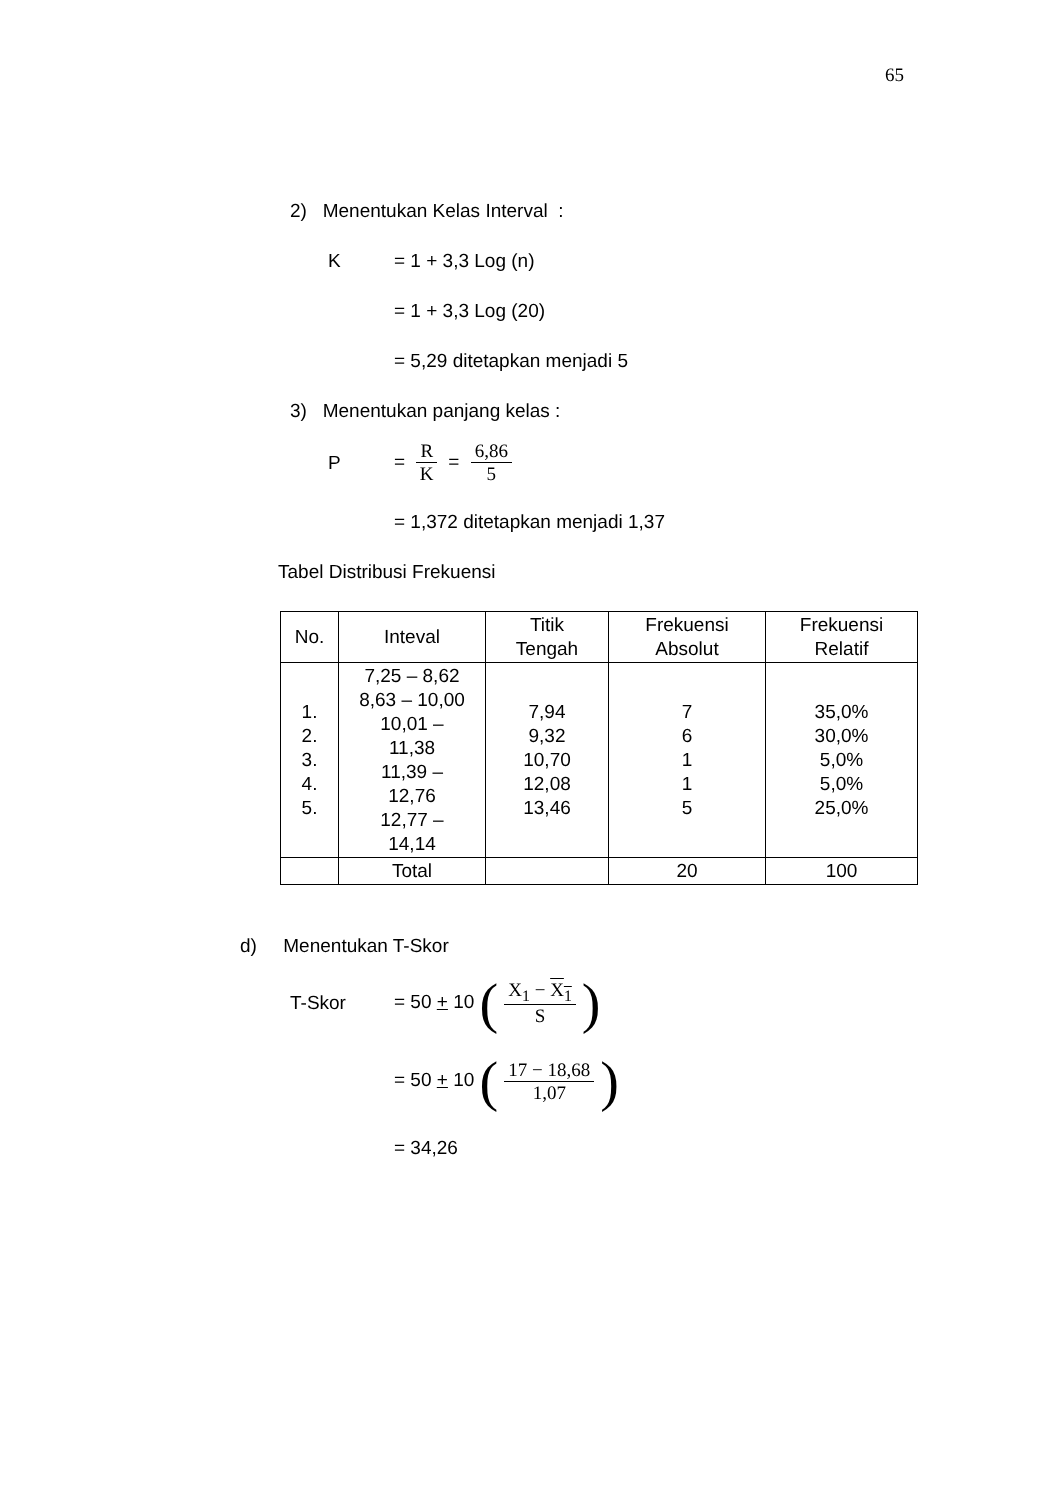65
2) Menentukan Kelas Interval :
K = 1 + 3,3 Log (n)
= 1 + 3,3 Log (20)
= 5,29 ditetapkan menjadi 5
3) Menentukan panjang kelas :
P = R K = 6,86 5
= 1,372 ditetapkan menjadi 1,37
Tabel Distribusi Frekuensi
| No. | Inteval | Titik Tengah | Frekuensi Absolut | Frekuensi Relatif |
| --- | --- | --- | --- | --- |
| 1. 2. 3. 4. 5. | 7,25 – 8,62 8,63 – 10,00 10,01 – 11,38 11,39 – 12,76 12,77 – 14,14 | 7,94 9,32 10,70 12,08 13,46 | 7 6 1 1 5 | 35,0% 30,0% 5,0% 5,0% 25,0% |
| | Total | | 20 | 100 |
d) Menentukan T-Skor
T-Skor = 50 + 10 (X<sub>1</sub> − X<sub>1</sub> S)
= 50 + 10 (17 − 18,68 1,07)
= 34,26